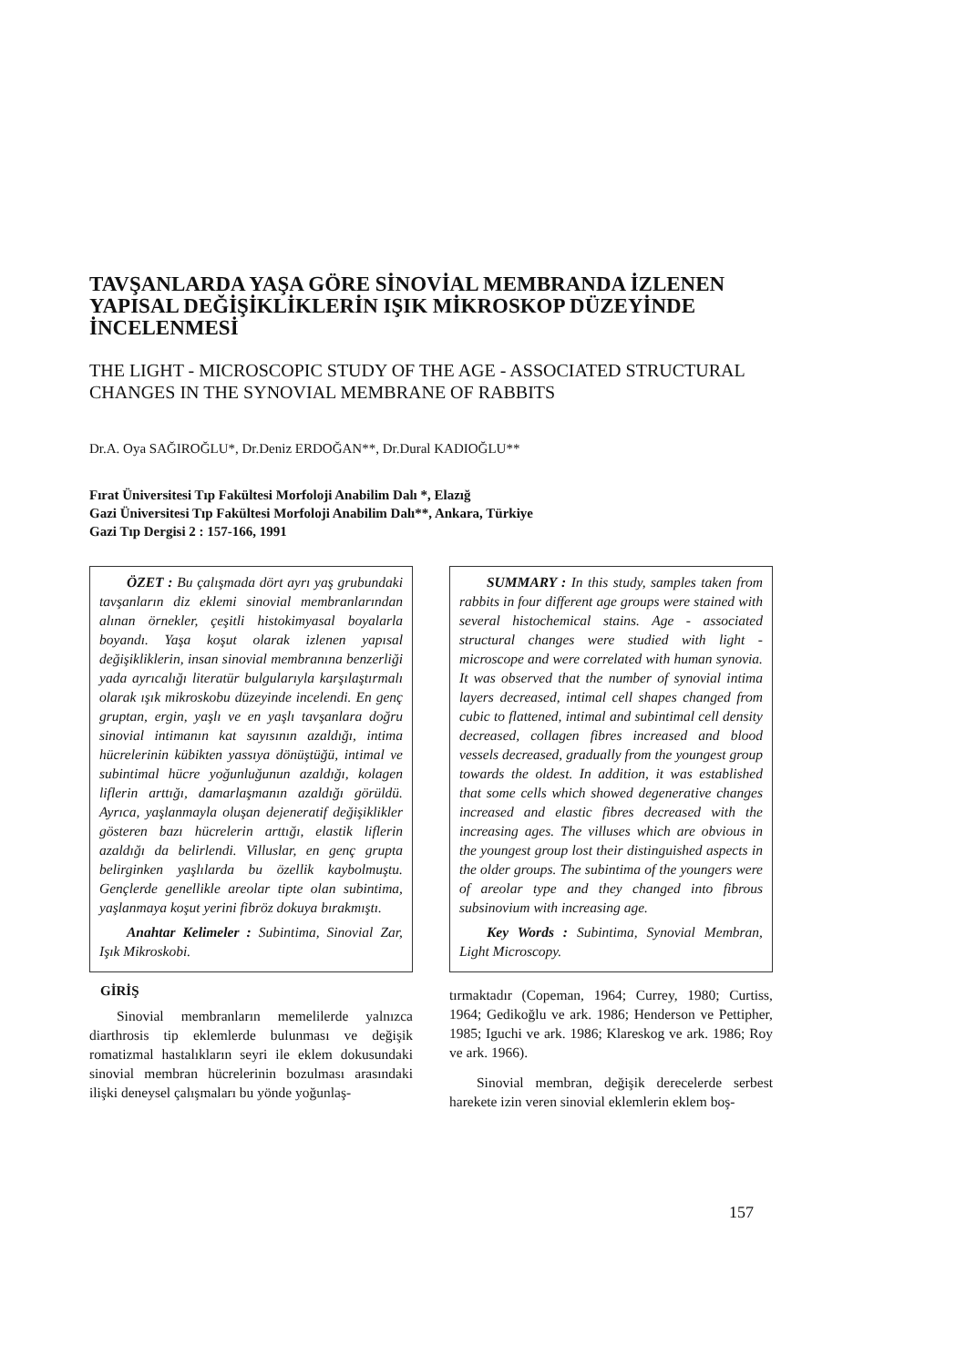TAVŞANLARDA YAŞA GÖRE SİNOVİAL MEMBRANDA İZLENEN YAPISAL DEĞİŞİKLİKLERİN IŞIK MİKROSKOP DÜZEYİNDE İNCELENMESİ
THE LIGHT - MICROSCOPIC STUDY OF THE AGE - ASSOCIATED STRUCTURAL CHANGES IN THE SYNOVIAL MEMBRANE OF RABBITS
Dr.A. Oya SAĞIROĞLU*, Dr.Deniz ERDOĞAN**, Dr.Dural KADIOĞLU**
Fırat Üniversitesi Tıp Fakültesi Morfoloji Anabilim Dalı *, Elazığ
Gazi Üniversitesi Tıp Fakültesi Morfoloji Anabilim Dalı**, Ankara, Türkiye
Gazi Tıp Dergisi 2 : 157-166, 1991
ÖZET : Bu çalışmada dört ayrı yaş grubundaki tavşanların diz eklemi sinovial membranlarından alınan örnekler, çeşitli histokimyasal boyalarla boyandı. Yaşa koşut olarak izlenen yapısal değişikliklerin, insan sinovial membranına benzerliği yada ayrıcalığı literatür bulgularıyla karşılaştırmalı olarak ışık mikroskobu düzeyinde incelendi. En genç gruptan, ergin, yaşlı ve en yaşlı tavşanlara doğru sinovial intimanın kat sayısının azaldığı, intima hücrelerinin kübikten yassıya dönüştüğü, intimal ve subintimal hücre yoğunluğunun azaldığı, kolagen liflerin arttığı, damarlaşmanın azaldığı görüldü. Ayrıca, yaşlanmayla oluşan dejeneratif değişiklikler gösteren bazı hücrelerin arttığı, elastik liflerin azaldığı da belirlendi. Villuslar, en genç grupta belirginken yaşlılarda bu özellik kaybolmuştu. Gençlerde genellikle areolar tipte olan subintima, yaşlanmaya koşut yerini fibröz dokuya bırakmıştı.
Anahtar Kelimeler : Subintima, Sinovial Zar, Işık Mikroskobi.
GİRİŞ
Sinovial membranların memelilerde yalnızca diarthrosis tip eklemlerde bulunması ve değişik romatizmal hastalıkların seyri ile eklem dokusundaki sinovial membran hücrelerinin bozulması arasındaki ilişki deneysel çalışmaları bu yönde yoğunlaş-
SUMMARY : In this study, samples taken from rabbits in four different age groups were stained with several histochemical stains. Age - associated structural changes were studied with light - microscope and were correlated with human synovia. It was observed that the number of synovial intima layers decreased, intimal cell shapes changed from cubic to flattened, intimal and subintimal cell density decreased, collagen fibres increased and blood vessels decreased, gradually from the youngest group towards the oldest. In addition, it was established that some cells which showed degenerative changes increased and elastic fibres decreased with the increasing ages. The villuses which are obvious in the youngest group lost their distinguished aspects in the older groups. The subintima of the youngers were of areolar type and they changed into fibrous subsinovium with increasing age.
Key Words : Subintima, Synovial Membran, Light Microscopy.
tırmaktadır (Copeman, 1964; Currey, 1980; Curtiss, 1964; Gedikoğlu ve ark. 1986; Henderson ve Pettipher, 1985; Iguchi ve ark. 1986; Klareskog ve ark. 1986; Roy ve ark. 1966).
Sinovial membran, değişik derecelerde serbest harekete izin veren sinovial eklemlerin eklem boş-
157